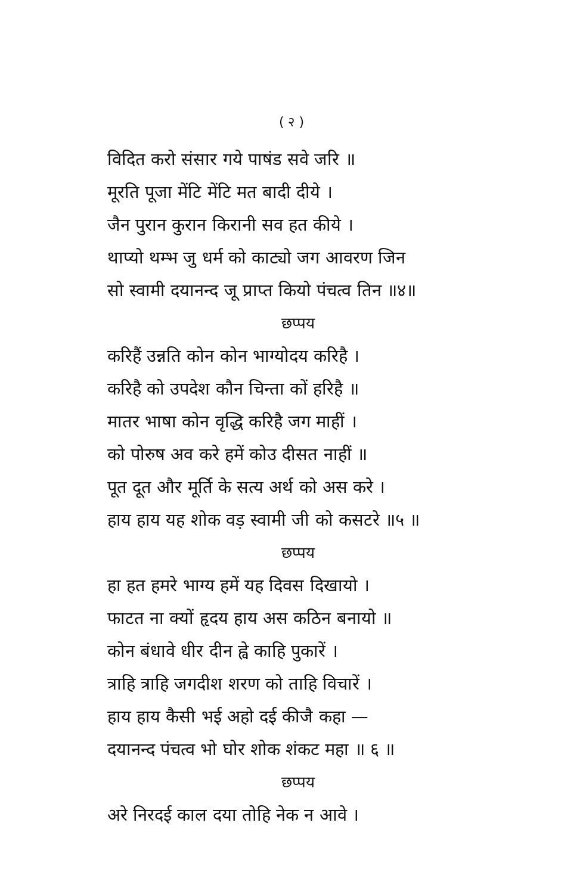( २ )
विदित करो संसार गये पाषंड सवे जरि ॥
मूरति पूजा मेंटि मेंटि मत बादी दीये ।
जैन पुरान कुरान किरानी सव हत कीये ।
थाप्यो थम्भ जु धर्म को काट्यो जग आवरण जिन
सो स्वामी दयानन्द जू प्राप्त कियो पंचत्व तिन ॥४॥
छप्पय
करिहैं उन्नति कोन कोन भाग्योदय करिहै ।
करिहै को उपदेश कौन चिन्ता कों हरिहै ॥
मातर भाषा कोन वृद्धि करिहै जग माहीं ।
को पोरुष अव करे हमें कोउ दीसत नाहीं ॥
पूत दूत और मूर्ति के सत्य अर्थ को अस करे ।
हाय हाय यह शोक वड़ स्वामी जी को कसटरे ॥५ ॥
छप्पय
हा हत हमरे भाग्य हमें यह दिवस दिखायो ।
फाटत ना क्यों हृदय हाय अस कठिन बनायो ॥
कोन बंधावे धीर दीन ह्वे काहि पुकारें ।
त्राहि त्राहि जगदीश शरण को ताहि विचारें ।
हाय हाय कैसी भई अहो दई कीजै कहा —
दयानन्द पंचत्व भो घोर शोक शंकट महा ॥ ६ ॥
छप्पय
अरे निरदई काल दया तोहि नेक न आवे ।